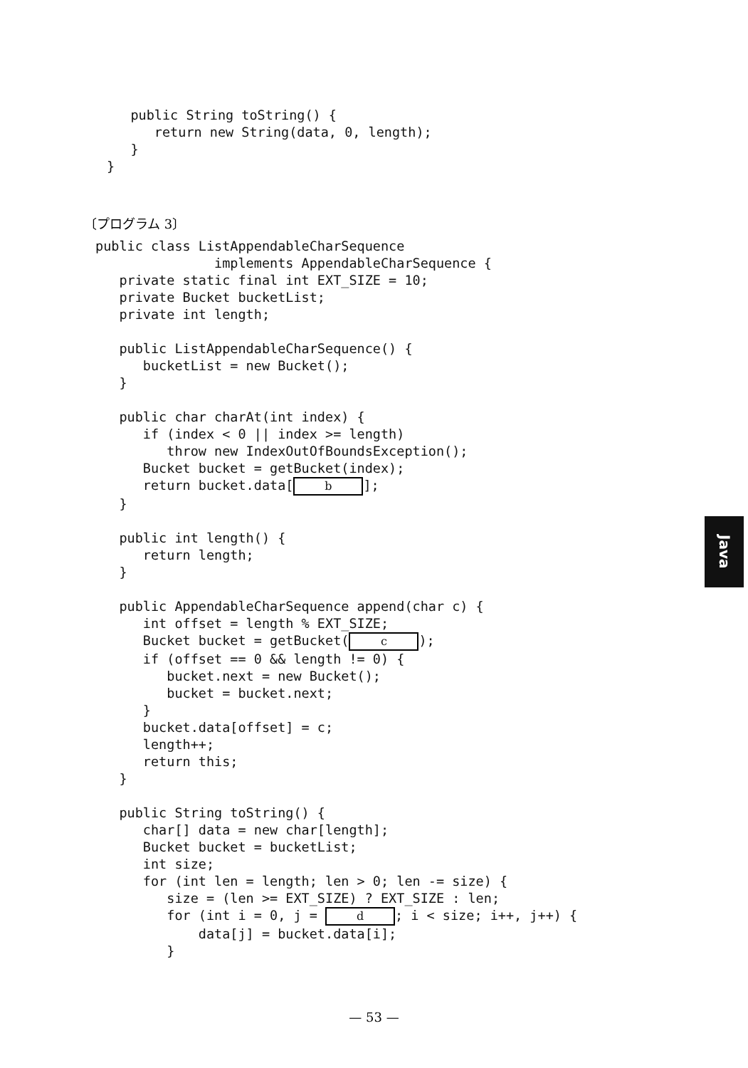public String toString() {
      return new String(data, 0, length);
   }
}
〔プログラム 3〕
public class ListAppendableCharSequence
               implements AppendableCharSequence {
   private static final int EXT_SIZE = 10;
   private Bucket bucketList;
   private int length;

   public ListAppendableCharSequence() {
      bucketList = new Bucket();
   }

   public char charAt(int index) {
      if (index < 0 || index >= length)
         throw new IndexOutOfBoundsException();
      Bucket bucket = getBucket(index);
      return bucket.data[b];
   }

   public int length() {
      return length;
   }

   public AppendableCharSequence append(char c) {
      int offset = length % EXT_SIZE;
      Bucket bucket = getBucket(c);
      if (offset == 0 && length != 0) {
         bucket.next = new Bucket();
         bucket = bucket.next;
      }
      bucket.data[offset] = c;
      length++;
      return this;
   }

   public String toString() {
      char[] data = new char[length];
      Bucket bucket = bucketList;
      int size;
      for (int len = length; len > 0; len -= size) {
         size = (len >= EXT_SIZE) ? EXT_SIZE : len;
         for (int i = 0, j = d; i < size; i++, j++) {
             data[j] = bucket.data[i];
         }
Java
— 53 —